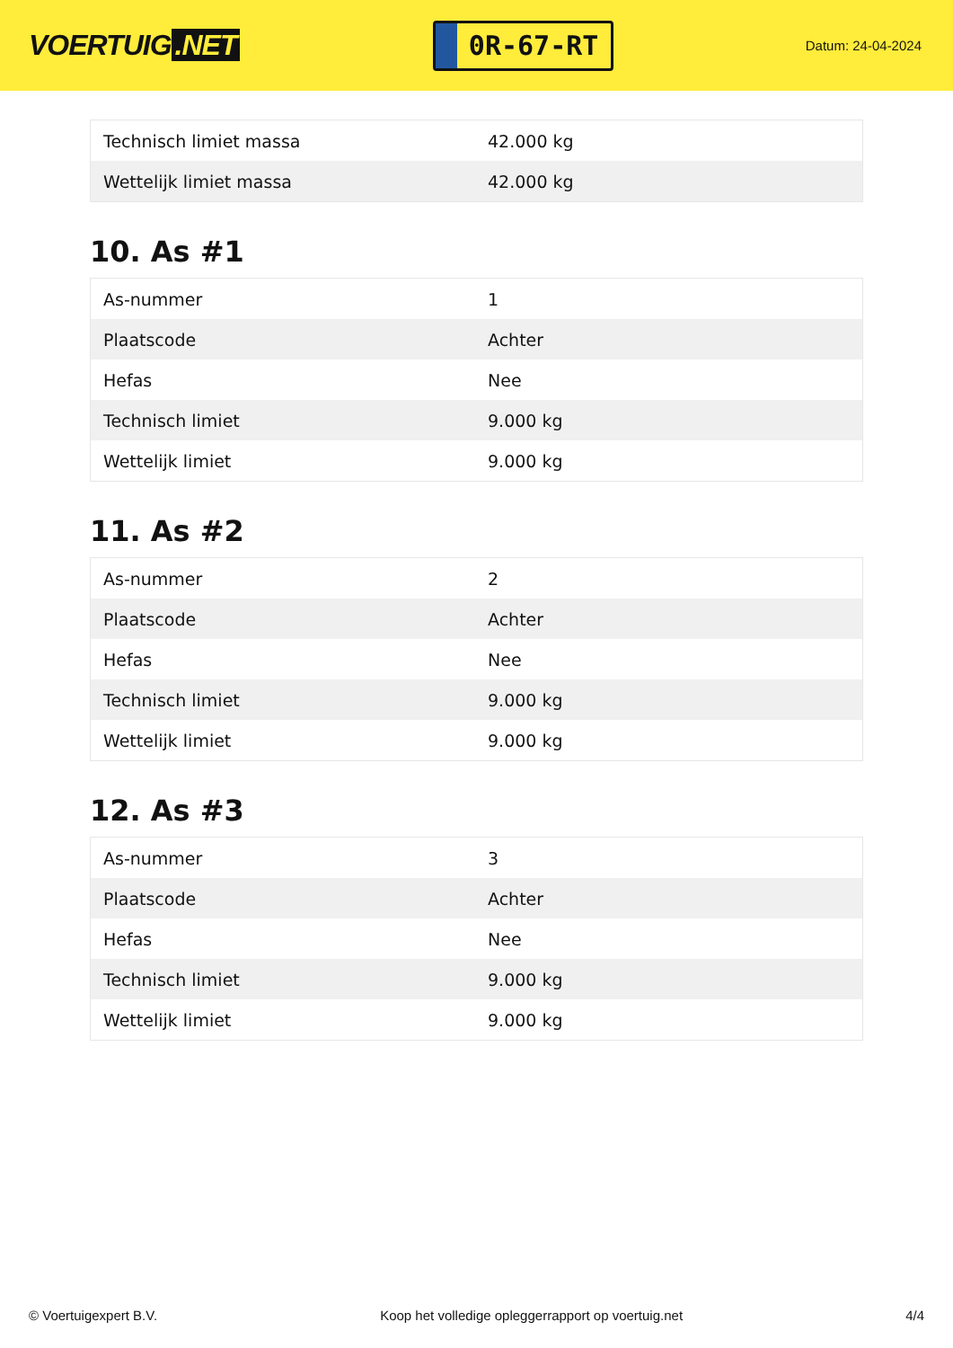VOERTUIG.NET
0R-67-RT
Datum: 24-04-2024
| Technisch limiet massa | 42.000 kg |
| Wettelijk limiet massa | 42.000 kg |
10. As #1
| As-nummer | 1 |
| Plaatscode | Achter |
| Hefas | Nee |
| Technisch limiet | 9.000 kg |
| Wettelijk limiet | 9.000 kg |
11. As #2
| As-nummer | 2 |
| Plaatscode | Achter |
| Hefas | Nee |
| Technisch limiet | 9.000 kg |
| Wettelijk limiet | 9.000 kg |
12. As #3
| As-nummer | 3 |
| Plaatscode | Achter |
| Hefas | Nee |
| Technisch limiet | 9.000 kg |
| Wettelijk limiet | 9.000 kg |
© Voertuigexpert B.V. Koop het volledige opleggerrapport op voertuig.net 4/4